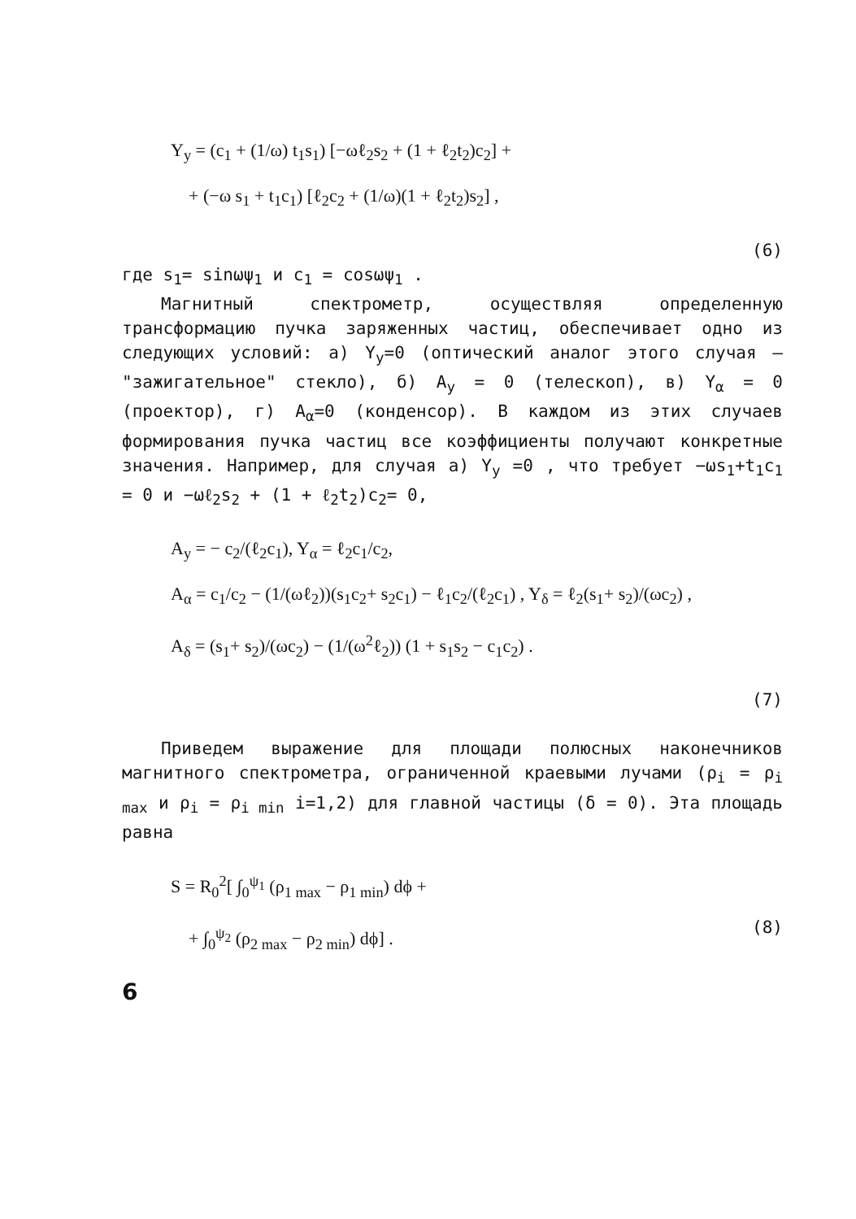Y<sub>y</sub> = (c<sub>1</sub> + (1/ω) t<sub>1</sub>s<sub>1</sub>) [−ωℓ<sub>2</sub>s<sub>2</sub> + (1 + ℓ<sub>2</sub>t<sub>2</sub>)c<sub>2</sub>] +
+ (−ω s<sub>1</sub> + t<sub>1</sub>c<sub>1</sub>) [ℓ<sub>2</sub>c<sub>2</sub> + (1/ω)(1 + ℓ<sub>2</sub>t<sub>2</sub>)s<sub>2</sub>] ,
(6)
где s<sub>1</sub>= sinωψ<sub>1</sub> и c<sub>1</sub> = cosωψ<sub>1</sub> .
Магнитный спектрометр, осуществляя определенную трансформацию пучка заряженных частиц, обеспечивает одно из следующих условий: а) Y<sub>y</sub>=0 (оптический аналог этого случая – "зажигательное" стекло), б) A<sub>y</sub> = 0 (телескоп), в) Y<sub>α</sub> = 0 (проектор), г) A<sub>α</sub>=0 (конденсор). В каждом из этих случаев формирования пучка частиц все коэффициенты получают конкретные значения. Например, для случая а) Y<sub>y</sub> =0 , что требует −ωs<sub>1</sub>+t<sub>1</sub>c<sub>1</sub> = 0 и −ωℓ<sub>2</sub>s<sub>2</sub> + (1 + ℓ<sub>2</sub>t<sub>2</sub>)c<sub>2</sub>= 0,
A<sub>y</sub> = − c<sub>2</sub>/(ℓ<sub>2</sub>c<sub>1</sub>), Y<sub>α</sub> = ℓ<sub>2</sub>c<sub>1</sub>/c<sub>2</sub>,
A<sub>α</sub> = c<sub>1</sub>/c<sub>2</sub> − (1/(ωℓ<sub>2</sub>))(s<sub>1</sub>c<sub>2</sub>+ s<sub>2</sub>c<sub>1</sub>) − ℓ<sub>1</sub>c<sub>2</sub>/(ℓ<sub>2</sub>c<sub>1</sub>) , Y<sub>δ</sub> = ℓ<sub>2</sub>(s<sub>1</sub>+ s<sub>2</sub>)/(ωc<sub>2</sub>) ,
A<sub>δ</sub> = (s<sub>1</sub>+ s<sub>2</sub>)/(ωc<sub>2</sub>) − (1/(ω<sup>2</sup>ℓ<sub>2</sub>)) (1 + s<sub>1</sub>s<sub>2</sub> − c<sub>1</sub>c<sub>2</sub>) .
(7)
Приведем выражение для площади полюсных наконечников магнитного спектрометра, ограниченной краевыми лучами (ρ<sub>i</sub> = ρ<sub>i max</sub> и ρ<sub>i</sub> = ρ<sub>i min</sub> i=1,2) для главной частицы (δ = 0). Эта площадь равна
S = R<sub>0</sub><sup>2</sup>[ ∫<sub>0</sub><sup>ψ<sub>1</sub></sup> (ρ<sub>1 max</sub> − ρ<sub>1 min</sub>) dϕ +
+ ∫<sub>0</sub><sup>ψ<sub>2</sub></sup> (ρ<sub>2 max</sub> − ρ<sub>2 min</sub>) dϕ] .
(8)
6